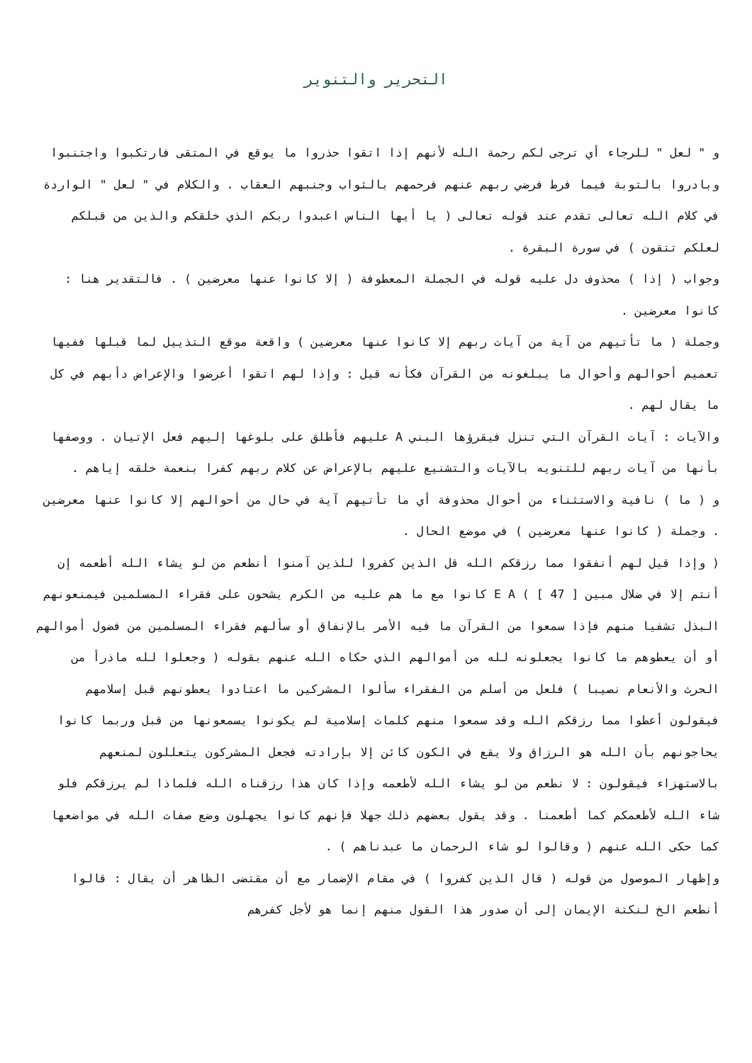التحرير والتنوير
و " لعل " للرجاء أي ترجى لكم رحمة الله لأنهم إذا اتقوا حذروا ما يوقع في المتقى فارتكبوا واجتنبوا وبادروا بالتوبة فيما فرط فرضي ربهم عنهم فرحمهم بالثواب وجنبهم العقاب . والكلام في " لعل " الواردة في كلام الله تعالى تقدم عند قوله تعالى ( يا أيها الناس اعبدوا ربكم الذي خلقكم والذين من قبلكم لعلكم تتقون ) في سورة البقرة .
وجواب ( إذا ) محذوف دل عليه قوله في الجملة المعطوفة ( إلا كانوا عنها معرضين ) . فالتقدير هنا : كانوا معرضين .
وجملة ( ما تأتيهم من آية من آيات ربهم إلا كانوا عنها معرضين ) واقعة موقع التذييل لما قبلها ففيها تعميم أحوالهم وأحوال ما يبلغونه من القرآن فكأنه قيل : وإذا لهم اتقوا أعرضوا والإعراض دأبهم في كل ما يقال لهم .
والآيات : آيات القرآن التي تنزل فيقرؤها البني A عليهم فأطلق على بلوغها إليهم فعل الإتيان . ووصفها بأنها من آيات ربهم للتنويه بالآيات والتشنيع عليهم بالإعراض عن كلام ربهم كفرا بنعمة خلقه إياهم .
و ( ما ) نافية والاستثناء من أحوال محذوفة أي ما تأتيهم آية في حال من أحوالهم إلا كانوا عنها معرضين . وجملة ( كانوا عنها معرضين ) في موضع الحال .
( وإذا قيل لهم أنفقوا مما رزقكم الله قل الذين كفروا للذين آمنوا أنطعم من لو يشاء الله أطعمه إن أنتم إلا في ضلال مبين [ 47 ] ) E A كانوا مع ما هم عليه من الكرم يشحون على فقراء المسلمين فيمنعونهم البذل تشفيا منهم فإذا سمعوا من القرآن ما فيه الأمر بالإنفاق أو سألهم فقراء المسلمين من فضول أموالهم أو أن يعطوهم ما كانوا يجعلونه لله من أموالهم الذي حكاه الله عنهم بقوله ( وجعلوا لله ماذرأ من الحرث والأنعام نصيبا ) فلعل من أسلم من الفقراء سألوا المشركين ما اعتادوا يعطونهم قبل إسلامهم فيقولون أعطوا مما رزقكم الله وقد سمعوا منهم كلمات إسلامية لم يكونوا يسمعونها من قبل وربما كانوا يحاجونهم بأن الله هو الرزاق ولا يقع في الكون كائن إلا بإرادته فجعل المشركون يتعللون لمنعهم بالاستهزاء فيقولون : لا نطعم من لو يشاء الله لأطعمه وإذا كان هذا رزقناه الله فلماذا لم يرزقكم فلو شاء الله لأطعمكم كما أطعمنا . وقد يقول بعضهم ذلك جهلا فإنهم كانوا يجهلون وضع صفات الله في مواضعها كما حكى الله عنهم ( وقالوا لو شاء الرحمان ما عبدناهم ) .
وإظهار الموصول من قوله ( قال الذين كفروا ) في مقام الإضمار مع أن مقتضى الظاهر أن يقال : قالوا أنطعم الخ لنكتة الإيمان إلى أن صدور هذا القول منهم إنما هو لأجل كفرهم